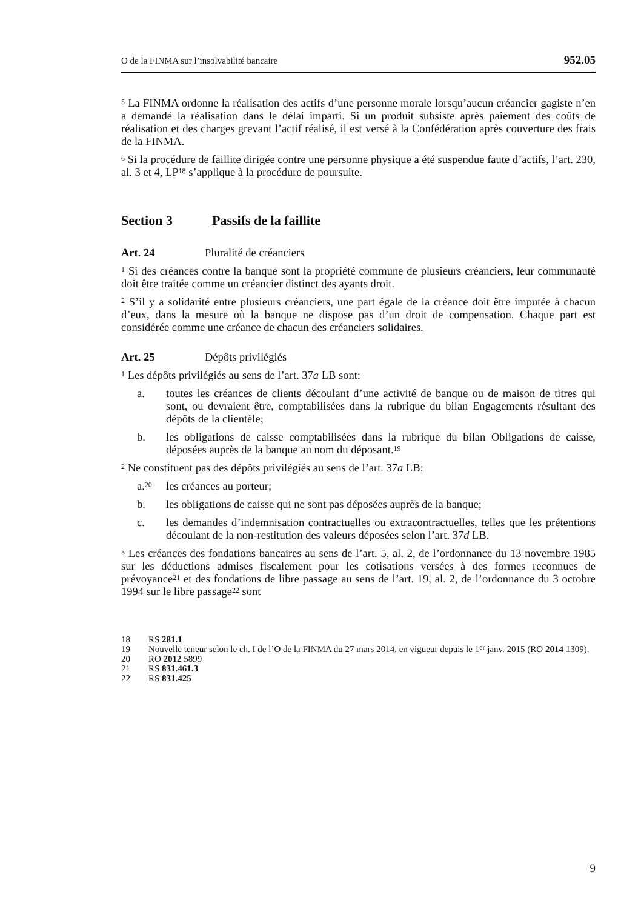O de la FINMA sur l’insolvabilité bancaire 952.05
<sup>5</sup> La FINMA ordonne la réalisation des actifs d’une personne morale lorsqu’aucun créancier gagiste n’en a demandé la réalisation dans le délai imparti. Si un produit subsiste après paiement des coûts de réalisation et des charges grevant l’actif réalisé, il est versé à la Confédération après couverture des frais de la FINMA.
<sup>6</sup> Si la procédure de faillite dirigée contre une personne physique a été suspendue faute d’actifs, l’art. 230, al. 3 et 4, LP<sup>18</sup> s’applique à la procédure de poursuite.
Section 3 Passifs de la faillite
Art. 24 Pluralité de créanciers
<sup>1</sup> Si des créances contre la banque sont la propriété commune de plusieurs créanciers, leur communauté doit être traitée comme un créancier distinct des ayants droit.
<sup>2</sup> S’il y a solidarité entre plusieurs créanciers, une part égale de la créance doit être imputée à chacun d’eux, dans la mesure où la banque ne dispose pas d’un droit de compensation. Chaque part est considérée comme une créance de chacun des créanciers solidaires.
Art. 25 Dépôts privilégiés
<sup>1</sup> Les dépôts privilégiés au sens de l’art. 37a LB sont:
a. toutes les créances de clients découlant d’une activité de banque ou de maison de titres qui sont, ou devraient être, comptabilisées dans la rubrique du bilan Engagements résultant des dépôts de la clientèle;
b. les obligations de caisse comptabilisées dans la rubrique du bilan Obligations de caisse, déposées auprès de la banque au nom du déposant.<sup>19</sup>
<sup>2</sup> Ne constituent pas des dépôts privilégiés au sens de l’art. 37a LB:
a.<sup>20</sup> les créances au porteur;
b. les obligations de caisse qui ne sont pas déposées auprès de la banque;
c. les demandes d’indemnisation contractuelles ou extracontractuelles, telles que les prétentions découlant de la non-restitution des valeurs déposées selon l’art. 37d LB.
<sup>3</sup> Les créances des fondations bancaires au sens de l’art. 5, al. 2, de l’ordonnance du 13 novembre 1985 sur les déductions admises fiscalement pour les cotisations versées à des formes reconnues de prévoyance<sup>21</sup> et des fondations de libre passage au sens de l’art. 19, al. 2, de l’ordonnance du 3 octobre 1994 sur le libre passage<sup>22</sup> sont
18 RS 281.1
19 Nouvelle teneur selon le ch. I de l’O de la FINMA du 27 mars 2014, en vigueur depuis le 1<sup>er</sup> janv. 2015 (RO 2014 1309).
20 RO 2012 5899
21 RS 831.461.3
22 RS 831.425
9